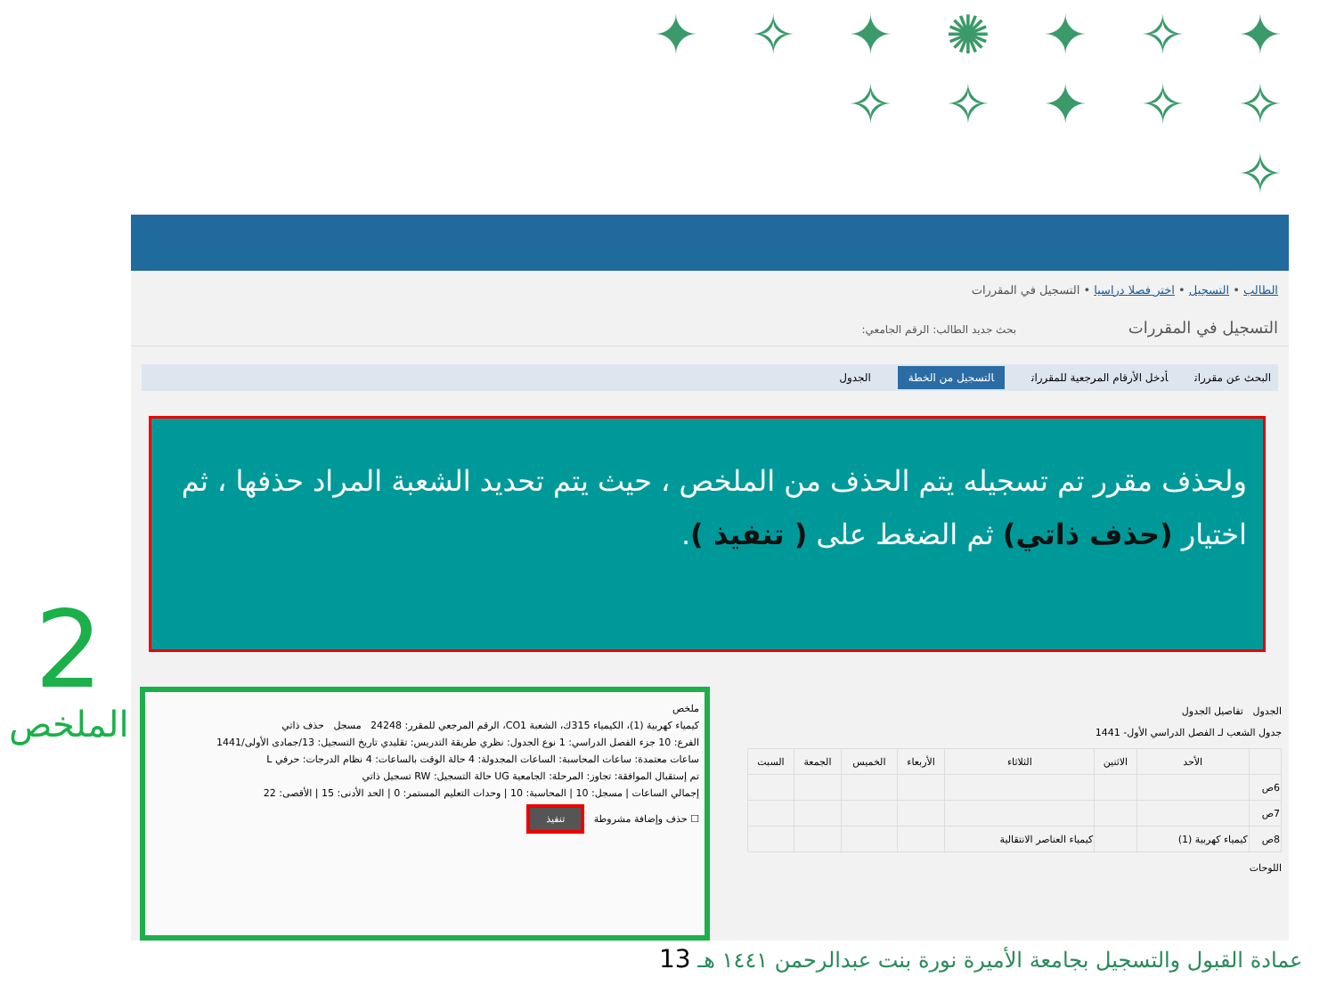✦ ✧ ✦ ✺ ✦ ✧ ✦
✧ ✧ ✦ ✧ ✧
✧
2
الملخص
الطالب • التسجيل • اختر فصلا دراسيا • التسجيل في المقررات
التسجيل في المقررات بحث جديد الطالب: الرقم الجامعي:
البحث عن مقررات أدخل الأرقام المرجعية للمقررات التسجيل من الخطة الجدول
ولحذف مقرر تم تسجيله يتم الحذف من الملخص ، حيث يتم تحديد الشعبة المراد حذفها ، ثم اختيار (حذف ذاتي) ثم الضغط على ( تنفيذ ).
الجدول تفاصيل الجدول
جدول الشعب لـ الفصل الدراسي الأول- 1441
| | الأحد | الاثنين | الثلاثاء | الأربعاء | الخميس | الجمعة | السبت |
| --- | --- | --- | --- | --- | --- | --- | --- |
| 6ص | | | | | | | |
| 7ص | | | | | | | |
| 8ص | كيمياء كهربية (1) | | كيمياء العناصر الانتقالية | | | | |
اللوحات
ملخص
كيمياء كهربية (1)، الكيمياء 315ك، الشعبة CO1، الرقم المرجعي للمقرر: 24248 مسجل حذف ذاتي
الفرع: 10 جزء الفصل الدراسي: 1 نوع الجدول: نظري طريقة التدريس: تقليدي تاريخ التسجيل: 13/جمادى الأولى/1441
ساعات معتمدة: ساعات المحاسبة: الساعات المجدولة: 4 حالة الوقت بالساعات: 4 نظام الدرجات: حرفي L
تم إستقبال الموافقة: تجاوز: المرحلة: الجامعية UG حالة التسجيل: RW تسجيل ذاتي
إجمالي الساعات | مسجل: 10 | المحاسبة: 10 | وحدات التعليم المستمر: 0 | الحد الأدنى: 15 | الأقصى: 22
☐ حذف وإضافة مشروطة تنفيذ
عمادة القبول والتسجيل بجامعة الأميرة نورة بنت عبدالرحمن ١٤٤١ هـ 13